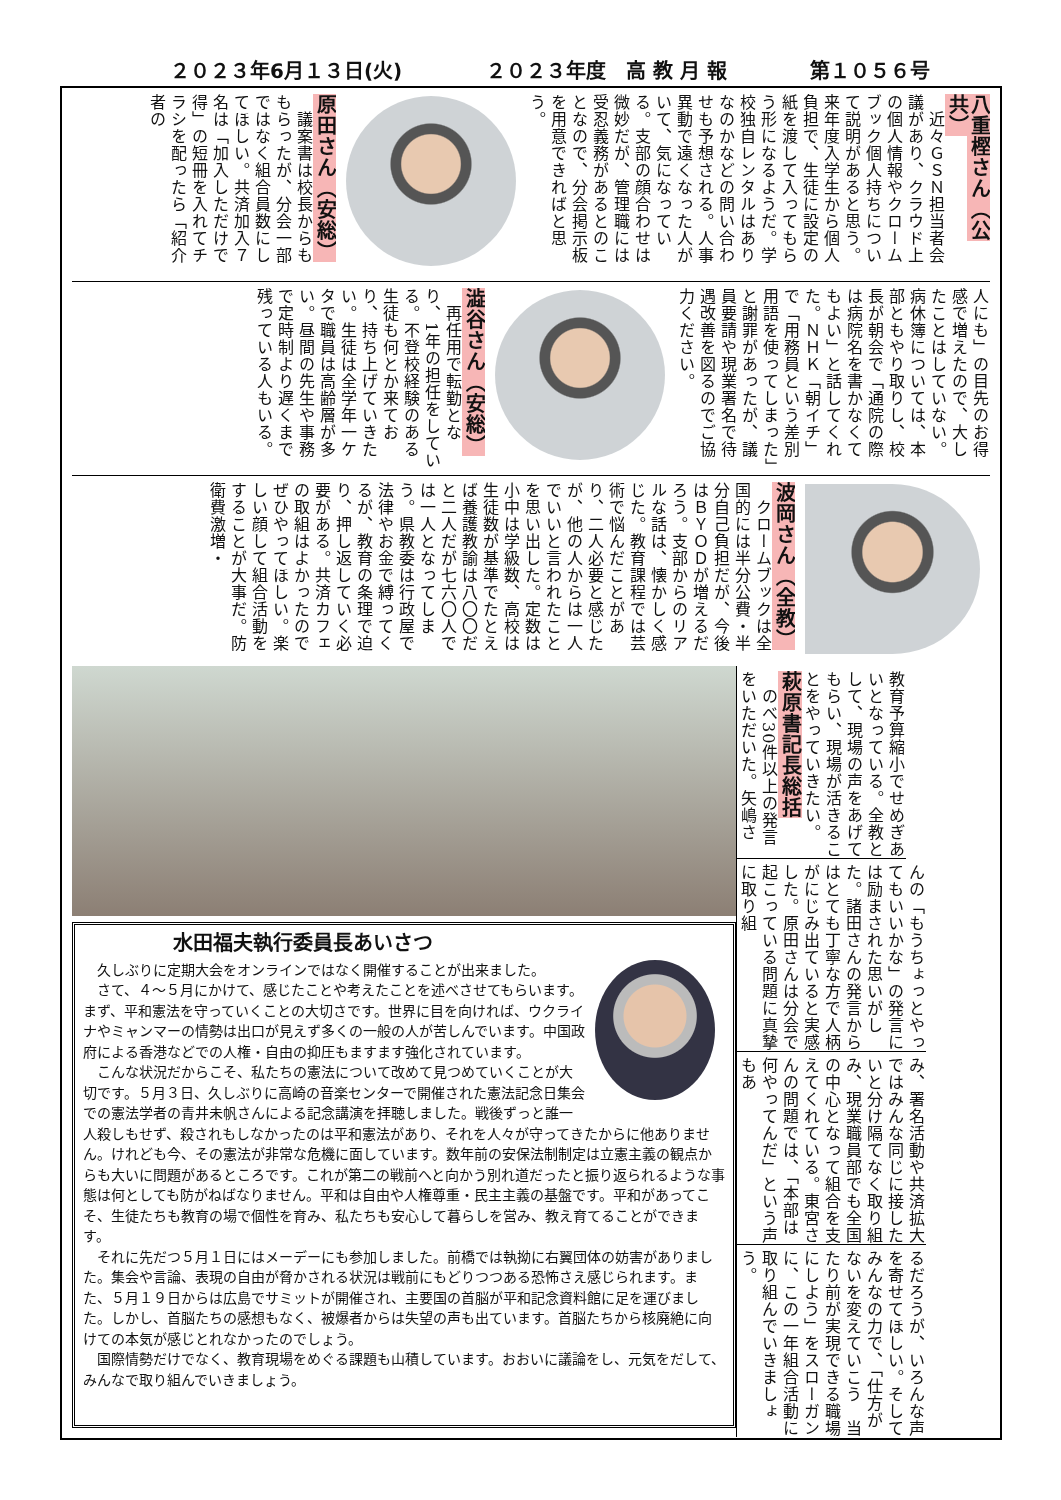２０２３年6月１３日(火) ２０２３年度　高 教 月 報 第１０５６号
八重樫さん（公共）
　近々ＧＳＮ担当者会議があり、クラウド上の個人情報やクロームブック個人持ちについて説明があると思う。来年度入学生から個人負担で、生徒に設定の紙を渡して入ってもらう形になるようだ。学校独自レンタルはありなのかなどの問い合わせも予想される。人事異動で遠くなった人がいて、気になっている。支部の顔合わせは微妙だが、管理職には受忍義務があるとのことなので、分会掲示板を用意できればと思う。
原田さん（安総）
　議案書は校長からももらったが、分会一部ではなく組合員数にしてほしい。共済加入７名は「加入しただけで得」の短冊を入れてチラシを配ったら「紹介者の
人にも」の目先のお得感で増えたので、大したことはしていない。病休簿については、本部ともやり取りし、校長が朝会で「通院の際は病院名を書かなくてもよい」と話してくれた。ＮＨＫ「朝イチ」で「用務員という差別用語を使ってしまった」と謝罪があったが、議員要請や現業署名で待遇改善を図るのでご協力ください。
澁谷さん（安総）
　再任用で転勤となり、1年の担任をしている。不登校経験のある生徒も何とか来ており、持ち上げていきたい。生徒は全学年一ケタで職員は高齢層が多い。昼間の先生や事務で定時制より遅くまで残っている人もいる。
波岡さん（全教）
　クロームブックは全国的には半分公費・半分自己負担だが、今後はＢＹＯＤが増えるだろう。支部からのリアルな話は、懐かしく感じた。教育課程では芸術で悩んだことがあり、二人必要と感じたが、他の人からは一人でいいと言われたことを思い出した。定数は小中は学級数、高校は生徒数が基準でたとえば養護教諭は八〇〇だと二人だが七六〇人では一人となってしまう。県教委は行政屋で法律やお金で縛ってくるが、教育の条理で迫り、押し返していく必要がある。共済カフェの取組はよかったのでぜひやってほしい。楽しい顔して組合活動をすることが大事だ。防衛費激増・
教育予算縮小でせめぎあいとなっている。全教として、現場の声をあげてもらい、現場が活きることをやっていきたい。
萩原書記長総括
　のべ30件以上の発言をいただいた。矢嶋さ
んの「もうちょっとやってもいいかな」の発言には励まされた思いがした。諸田さんの発言からはとても丁寧な方で人柄がにじみ出ていると実感した。原田さんは分会で起こっている問題に真摯に取り組
み、署名活動や共済拡大ではみんな同じに接したいと分け隔てなく取り組み、現業職員部でも全国の中心となって組合を支えてくれている。東宮さんの問題では、「本部は何やってんだ」という声もあ
るだろうが、いろんな声を寄せてほしい。そしてみんなの力で、「仕方がないを変えていこう　当たり前が実現できる職場にしよう」をスローガンに、この一年組合活動に取り組んでいきましょう。
水田福夫執行委員長あいさつ
久しぶりに定期大会をオンラインではなく開催することが出来ました。
さて、４～５月にかけて、感じたことや考えたことを述べさせてもらいます。まず、平和憲法を守っていくことの大切さです。世界に目を向ければ、ウクライナやミャンマーの情勢は出口が見えず多くの一般の人が苦しんでいます。中国政府による香港などでの人権・自由の抑圧もますます強化されています。
こんな状況だからこそ、私たちの憲法について改めて見つめていくことが大切です。５月３日、久しぶりに高崎の音楽センターで開催された憲法記念日集会での憲法学者の青井未帆さんによる記念講演を拝聴しました。戦後ずっと誰一人殺しもせず、殺されもしなかったのは平和憲法があり、それを人々が守ってきたからに他ありません。けれども今、その憲法が非常な危機に面しています。数年前の安保法制制定は立憲主義の観点からも大いに問題があるところです。これが第二の戦前へと向かう別れ道だったと振り返られるような事態は何としても防がねばなりません。平和は自由や人権尊重・民主主義の基盤です。平和があってこそ、生徒たちも教育の場で個性を育み、私たちも安心して暮らしを営み、教え育てることができます。
それに先だつ５月１日にはメーデーにも参加しました。前橋では執拗に右翼団体の妨害がありました。集会や言論、表現の自由が脅かされる状況は戦前にもどりつつある恐怖さえ感じられます。また、５月１９日からは広島でサミットが開催され、主要国の首脳が平和記念資料館に足を運びました。しかし、首脳たちの感想もなく、被爆者からは失望の声も出ています。首脳たちから核廃絶に向けての本気が感じとれなかったのでしょう。
国際情勢だけでなく、教育現場をめぐる課題も山積しています。おおいに議論をし、元気をだして、みんなで取り組んでいきましょう。